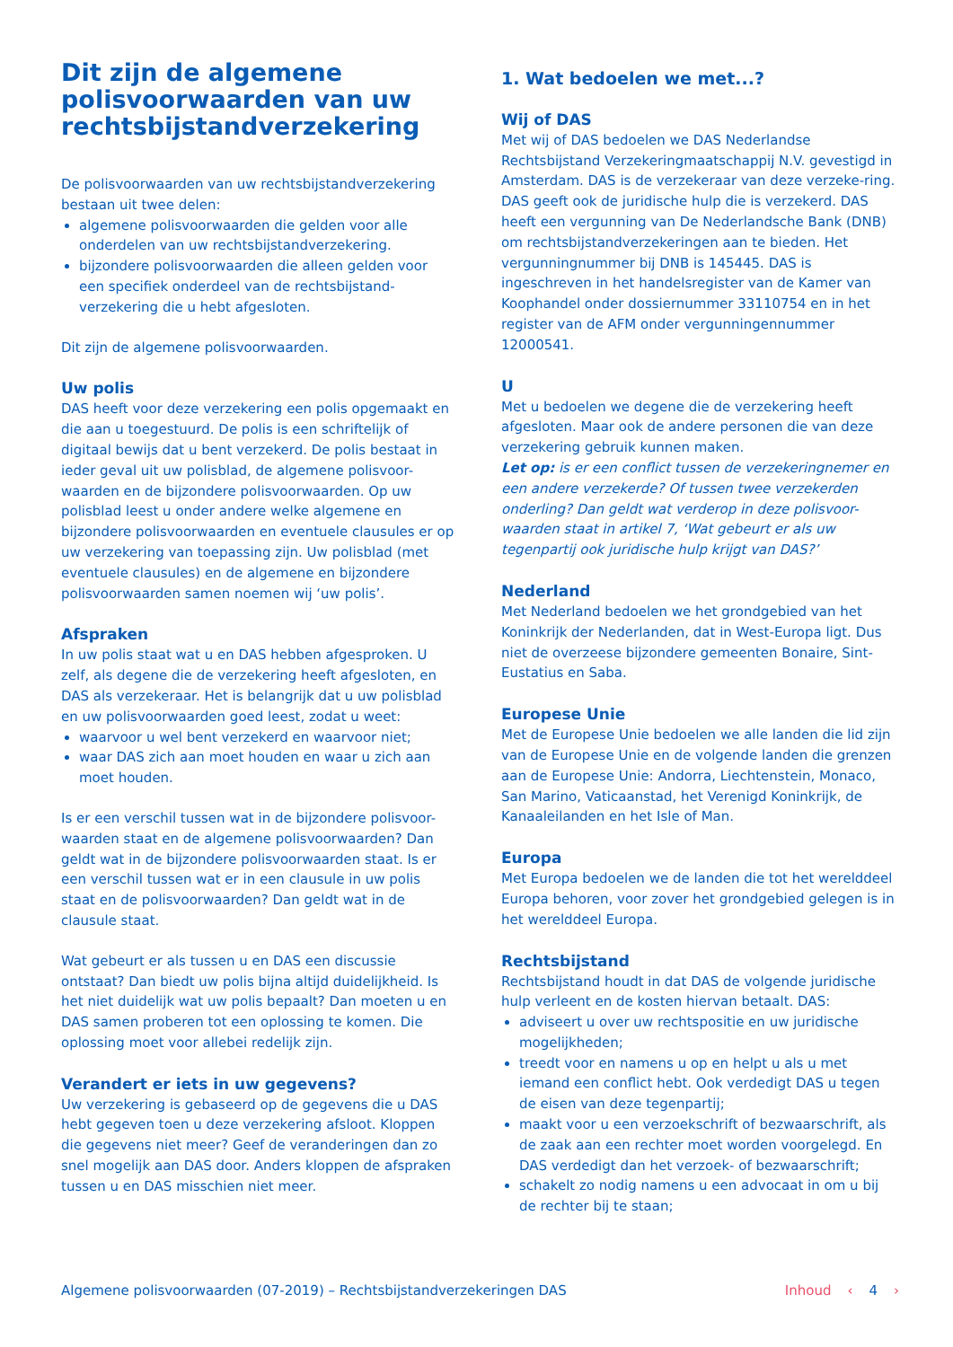Dit zijn de algemene polisvoorwaarden van uw rechtsbijstandverzekering
De polisvoorwaarden van uw rechtsbijstandverzekering bestaan uit twee delen:
algemene polisvoorwaarden die gelden voor alle onderdelen van uw rechtsbijstandverzekering.
bijzondere polisvoorwaarden die alleen gelden voor een specifiek onderdeel van de rechtsbijstand-verzekering die u hebt afgesloten.
Dit zijn de algemene polisvoorwaarden.
Uw polis
DAS heeft voor deze verzekering een polis opgemaakt en die aan u toegestuurd. De polis is een schriftelijk of digitaal bewijs dat u bent verzekerd. De polis bestaat in ieder geval uit uw polisblad, de algemene polisvoor-waarden en de bijzondere polisvoorwaarden. Op uw polisblad leest u onder andere welke algemene en bijzondere polisvoorwaarden en eventuele clausules er op uw verzekering van toepassing zijn. Uw polisblad (met eventuele clausules) en de algemene en bijzondere polisvoorwaarden samen noemen wij ‘uw polis’.
Afspraken
In uw polis staat wat u en DAS hebben afgesproken. U zelf, als degene die de verzekering heeft afgesloten, en DAS als verzekeraar. Het is belangrijk dat u uw polisblad en uw polisvoorwaarden goed leest, zodat u weet:
waarvoor u wel bent verzekerd en waarvoor niet;
waar DAS zich aan moet houden en waar u zich aan moet houden.
Is er een verschil tussen wat in de bijzondere polisvoor-waarden staat en de algemene polisvoorwaarden? Dan geldt wat in de bijzondere polisvoorwaarden staat. Is er een verschil tussen wat er in een clausule in uw polis staat en de polisvoorwaarden? Dan geldt wat in de clausule staat.
Wat gebeurt er als tussen u en DAS een discussie ontstaat? Dan biedt uw polis bijna altijd duidelijkheid. Is het niet duidelijk wat uw polis bepaalt? Dan moeten u en DAS samen proberen tot een oplossing te komen. Die oplossing moet voor allebei redelijk zijn.
Verandert er iets in uw gegevens?
Uw verzekering is gebaseerd op de gegevens die u DAS hebt gegeven toen u deze verzekering afsloot. Kloppen die gegevens niet meer? Geef de veranderingen dan zo snel mogelijk aan DAS door. Anders kloppen de afspraken tussen u en DAS misschien niet meer.
1. Wat bedoelen we met...?
Wij of DAS
Met wij of DAS bedoelen we DAS Nederlandse Rechtsbijstand Verzekeringmaatschappij N.V. gevestigd in Amsterdam. DAS is de verzekeraar van deze verzeke-ring. DAS geeft ook de juridische hulp die is verzekerd. DAS heeft een vergunning van De Nederlandsche Bank (DNB) om rechtsbijstandverzekeringen aan te bieden. Het vergunningnummer bij DNB is 145445. DAS is ingeschreven in het handelsregister van de Kamer van Koophandel onder dossiernummer 33110754 en in het register van de AFM onder vergunningennummer 12000541.
U
Met u bedoelen we degene die de verzekering heeft afgesloten. Maar ook de andere personen die van deze verzekering gebruik kunnen maken.
Let op: is er een conflict tussen de verzekeringnemer en een andere verzekerde? Of tussen twee verzekerden onderling? Dan geldt wat verderop in deze polisvoor-waarden staat in artikel 7, ‘Wat gebeurt er als uw tegenpartij ook juridische hulp krijgt van DAS?’
Nederland
Met Nederland bedoelen we het grondgebied van het Koninkrijk der Nederlanden, dat in West-Europa ligt. Dus niet de overzeese bijzondere gemeenten Bonaire, Sint-Eustatius en Saba.
Europese Unie
Met de Europese Unie bedoelen we alle landen die lid zijn van de Europese Unie en de volgende landen die grenzen aan de Europese Unie: Andorra, Liechtenstein, Monaco, San Marino, Vaticaanstad, het Verenigd Koninkrijk, de Kanaaleilanden en het Isle of Man.
Europa
Met Europa bedoelen we de landen die tot het werelddeel Europa behoren, voor zover het grondgebied gelegen is in het werelddeel Europa.
Rechtsbijstand
Rechtsbijstand houdt in dat DAS de volgende juridische hulp verleent en de kosten hiervan betaalt. DAS:
adviseert u over uw rechtspositie en uw juridische mogelijkheden;
treedt voor en namens u op en helpt u als u met iemand een conflict hebt. Ook verdedigt DAS u tegen de eisen van deze tegenpartij;
maakt voor u een verzoekschrift of bezwaarschrift, als de zaak aan een rechter moet worden voorgelegd. En DAS verdedigt dan het verzoek- of bezwaarschrift;
schakelt zo nodig namens u een advocaat in om u bij de rechter bij te staan;
Algemene polisvoorwaarden (07-2019) – Rechtsbijstandverzekeringen DAS
Inhoud ‹ 4 ›